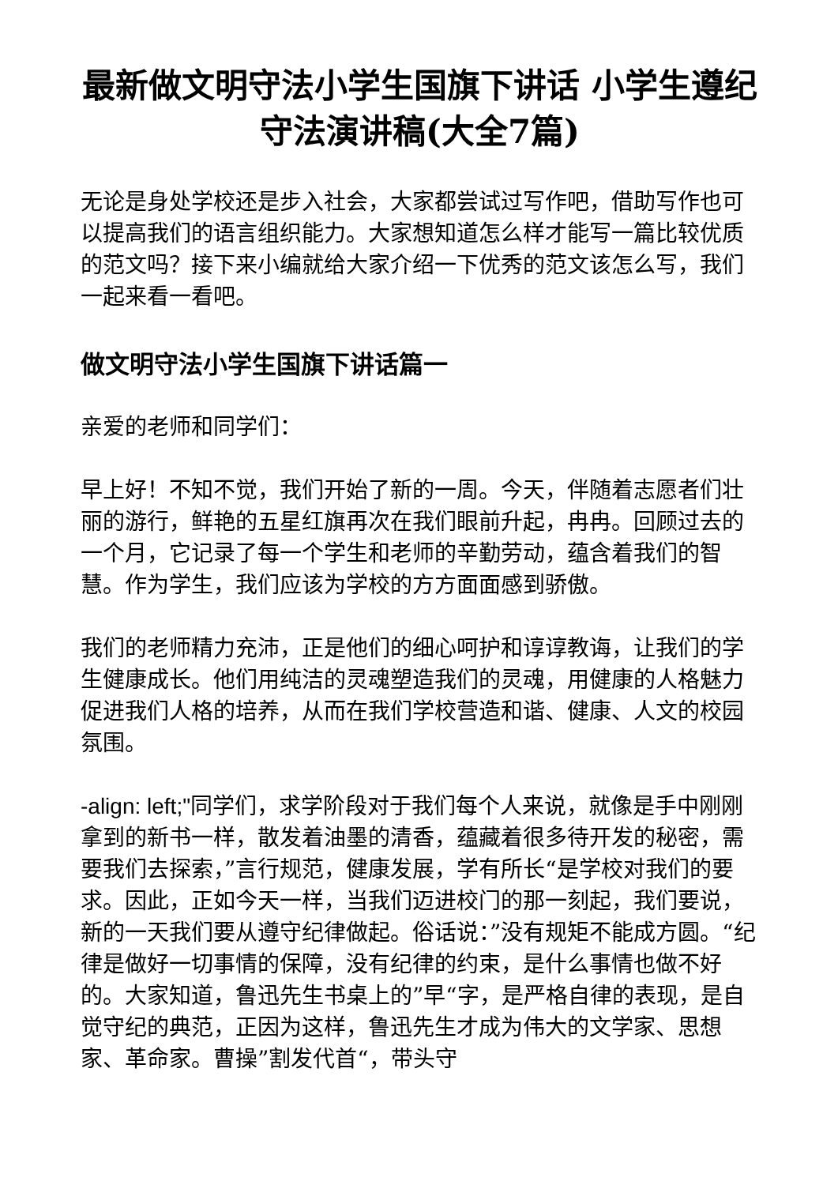最新做文明守法小学生国旗下讲话 小学生遵纪守法演讲稿(大全7篇)
无论是身处学校还是步入社会，大家都尝试过写作吧，借助写作也可以提高我们的语言组织能力。大家想知道怎么样才能写一篇比较优质的范文吗？接下来小编就给大家介绍一下优秀的范文该怎么写，我们一起来看一看吧。
做文明守法小学生国旗下讲话篇一
亲爱的老师和同学们：
早上好！不知不觉，我们开始了新的一周。今天，伴随着志愿者们壮丽的游行，鲜艳的五星红旗再次在我们眼前升起，冉冉。回顾过去的一个月，它记录了每一个学生和老师的辛勤劳动，蕴含着我们的智慧。作为学生，我们应该为学校的方方面面感到骄傲。
我们的老师精力充沛，正是他们的细心呵护和谆谆教诲，让我们的学生健康成长。他们用纯洁的灵魂塑造我们的灵魂，用健康的人格魅力促进我们人格的培养，从而在我们学校营造和谐、健康、人文的校园氛围。
-align: left;"同学们，求学阶段对于我们每个人来说，就像是手中刚刚拿到的新书一样，散发着油墨的清香，蕴藏着很多待开发的秘密，需要我们去探索，”言行规范，健康发展，学有所长“是学校对我们的要求。因此，正如今天一样，当我们迈进校门的那一刻起，我们要说，新的一天我们要从遵守纪律做起。俗话说：”没有规矩不能成方圆。“纪律是做好一切事情的保障，没有纪律的约束，是什么事情也做不好的。大家知道，鲁迅先生书桌上的”早“字，是严格自律的表现，是自觉守纪的典范，正因为这样，鲁迅先生才成为伟大的文学家、思想家、革命家。曹操”割发代首“，带头守